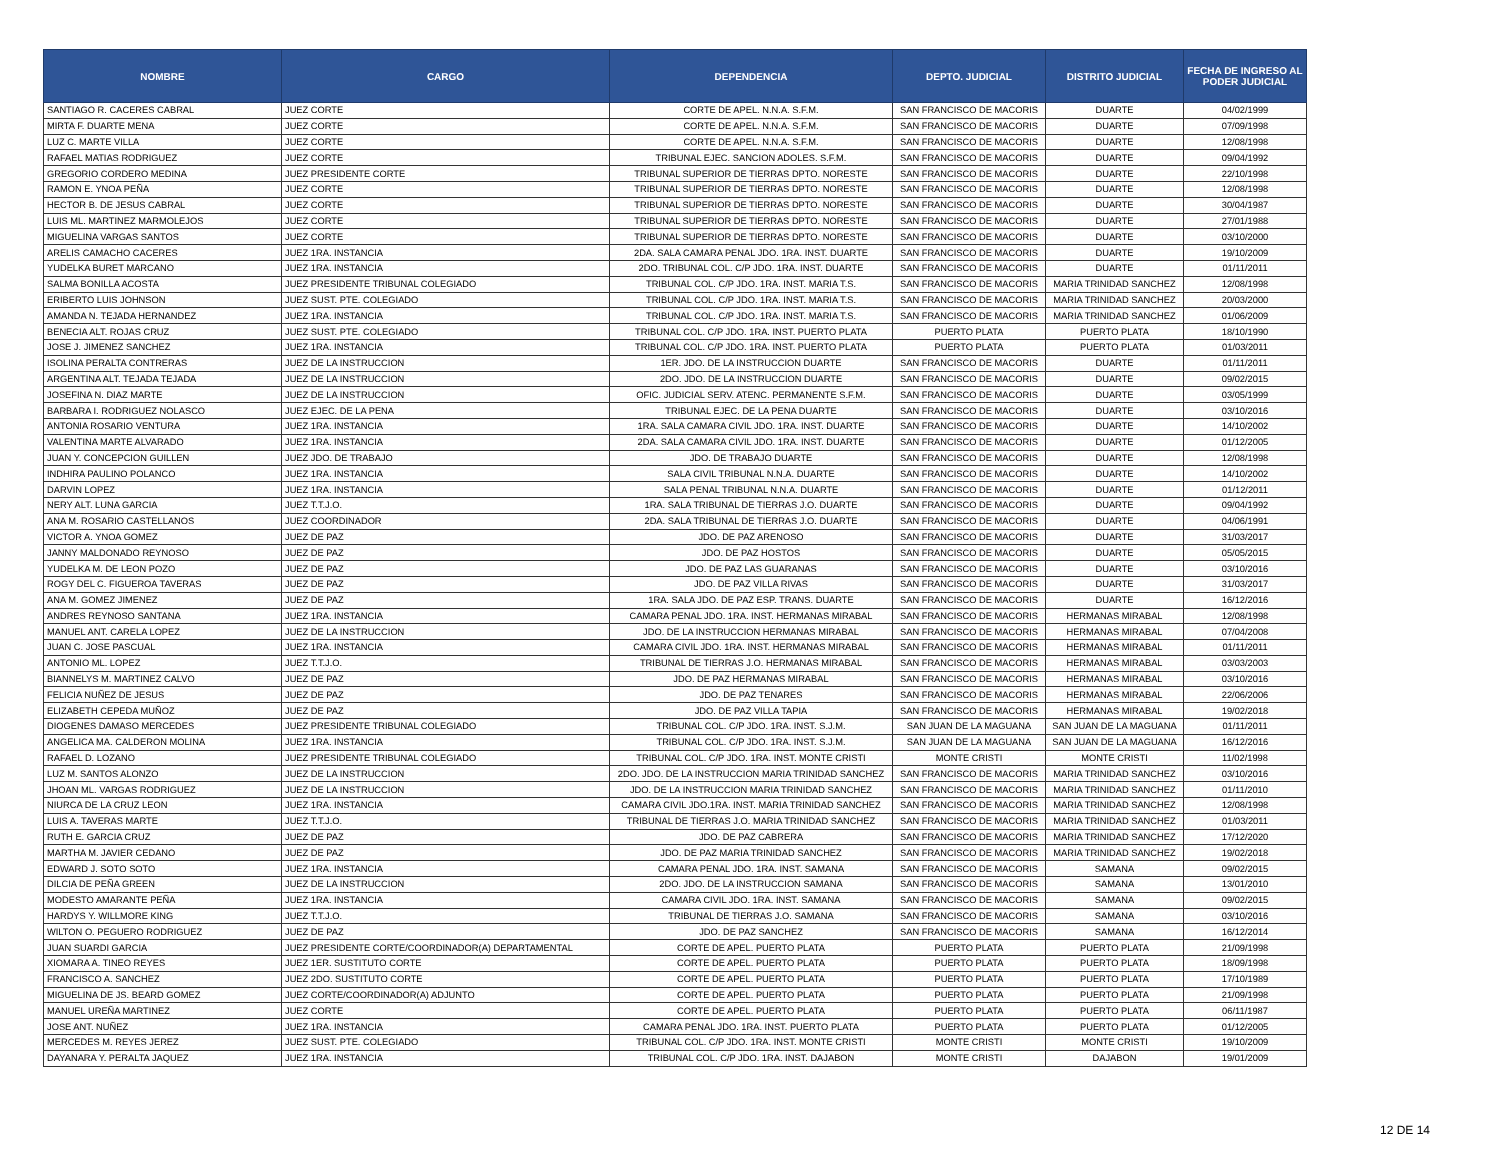| NOMBRE | CARGO | DEPENDENCIA | DEPTO. JUDICIAL | DISTRITO JUDICIAL | FECHA DE INGRESO AL PODER JUDICIAL |
| --- | --- | --- | --- | --- | --- |
| SANTIAGO R. CACERES CABRAL | JUEZ CORTE | CORTE DE APEL. N.N.A. S.F.M. | SAN FRANCISCO DE MACORIS | DUARTE | 04/02/1999 |
| MIRTA F. DUARTE MENA | JUEZ CORTE | CORTE DE APEL. N.N.A. S.F.M. | SAN FRANCISCO DE MACORIS | DUARTE | 07/09/1998 |
| LUZ C. MARTE VILLA | JUEZ CORTE | CORTE DE APEL. N.N.A. S.F.M. | SAN FRANCISCO DE MACORIS | DUARTE | 12/08/1998 |
| RAFAEL MATIAS RODRIGUEZ | JUEZ CORTE | TRIBUNAL EJEC. SANCION ADOLES. S.F.M. | SAN FRANCISCO DE MACORIS | DUARTE | 09/04/1992 |
| GREGORIO CORDERO MEDINA | JUEZ PRESIDENTE CORTE | TRIBUNAL SUPERIOR DE TIERRAS DPTO. NORESTE | SAN FRANCISCO DE MACORIS | DUARTE | 22/10/1998 |
| RAMON E. YNOA PEÑA | JUEZ CORTE | TRIBUNAL SUPERIOR DE TIERRAS DPTO. NORESTE | SAN FRANCISCO DE MACORIS | DUARTE | 12/08/1998 |
| HECTOR B. DE JESUS CABRAL | JUEZ CORTE | TRIBUNAL SUPERIOR DE TIERRAS DPTO. NORESTE | SAN FRANCISCO DE MACORIS | DUARTE | 30/04/1987 |
| LUIS ML. MARTINEZ MARMOLEJOS | JUEZ CORTE | TRIBUNAL SUPERIOR DE TIERRAS DPTO. NORESTE | SAN FRANCISCO DE MACORIS | DUARTE | 27/01/1988 |
| MIGUELINA VARGAS SANTOS | JUEZ CORTE | TRIBUNAL SUPERIOR DE TIERRAS DPTO. NORESTE | SAN FRANCISCO DE MACORIS | DUARTE | 03/10/2000 |
| ARELIS CAMACHO CACERES | JUEZ 1RA. INSTANCIA | 2DA. SALA CAMARA PENAL JDO. 1RA. INST. DUARTE | SAN FRANCISCO DE MACORIS | DUARTE | 19/10/2009 |
| YUDELKA BURET MARCANO | JUEZ 1RA. INSTANCIA | 2DO. TRIBUNAL COL. C/P JDO. 1RA. INST. DUARTE | SAN FRANCISCO DE MACORIS | DUARTE | 01/11/2011 |
| SALMA BONILLA ACOSTA | JUEZ PRESIDENTE TRIBUNAL COLEGIADO | TRIBUNAL COL. C/P JDO. 1RA. INST. MARIA T.S. | SAN FRANCISCO DE MACORIS | MARIA TRINIDAD SANCHEZ | 12/08/1998 |
| ERIBERTO LUIS JOHNSON | JUEZ SUST. PTE. COLEGIADO | TRIBUNAL COL. C/P JDO. 1RA. INST. MARIA T.S. | SAN FRANCISCO DE MACORIS | MARIA TRINIDAD SANCHEZ | 20/03/2000 |
| AMANDA N. TEJADA HERNANDEZ | JUEZ 1RA. INSTANCIA | TRIBUNAL COL. C/P JDO. 1RA. INST. MARIA T.S. | SAN FRANCISCO DE MACORIS | MARIA TRINIDAD SANCHEZ | 01/06/2009 |
| BENECIA ALT. ROJAS CRUZ | JUEZ SUST. PTE. COLEGIADO | TRIBUNAL COL. C/P JDO. 1RA. INST. PUERTO PLATA | PUERTO PLATA | PUERTO PLATA | 18/10/1990 |
| JOSE J. JIMENEZ SANCHEZ | JUEZ 1RA. INSTANCIA | TRIBUNAL COL. C/P JDO. 1RA. INST. PUERTO PLATA | PUERTO PLATA | PUERTO PLATA | 01/03/2011 |
| ISOLINA PERALTA CONTRERAS | JUEZ DE LA INSTRUCCION | 1ER. JDO. DE LA INSTRUCCION DUARTE | SAN FRANCISCO DE MACORIS | DUARTE | 01/11/2011 |
| ARGENTINA ALT. TEJADA TEJADA | JUEZ DE LA INSTRUCCION | 2DO. JDO. DE LA INSTRUCCION DUARTE | SAN FRANCISCO DE MACORIS | DUARTE | 09/02/2015 |
| JOSEFINA N. DIAZ MARTE | JUEZ DE LA INSTRUCCION | OFIC. JUDICIAL SERV. ATENC. PERMANENTE S.F.M. | SAN FRANCISCO DE MACORIS | DUARTE | 03/05/1999 |
| BARBARA I. RODRIGUEZ NOLASCO | JUEZ EJEC. DE LA PENA | TRIBUNAL EJEC. DE LA PENA DUARTE | SAN FRANCISCO DE MACORIS | DUARTE | 03/10/2016 |
| ANTONIA ROSARIO VENTURA | JUEZ 1RA. INSTANCIA | 1RA. SALA CAMARA CIVIL JDO. 1RA. INST. DUARTE | SAN FRANCISCO DE MACORIS | DUARTE | 14/10/2002 |
| VALENTINA MARTE ALVARADO | JUEZ 1RA. INSTANCIA | 2DA. SALA CAMARA CIVIL JDO. 1RA. INST. DUARTE | SAN FRANCISCO DE MACORIS | DUARTE | 01/12/2005 |
| JUAN Y. CONCEPCION GUILLEN | JUEZ JDO. DE TRABAJO | JDO. DE TRABAJO DUARTE | SAN FRANCISCO DE MACORIS | DUARTE | 12/08/1998 |
| INDHIRA PAULINO POLANCO | JUEZ 1RA. INSTANCIA | SALA CIVIL TRIBUNAL N.N.A. DUARTE | SAN FRANCISCO DE MACORIS | DUARTE | 14/10/2002 |
| DARVIN LOPEZ | JUEZ 1RA. INSTANCIA | SALA PENAL TRIBUNAL N.N.A. DUARTE | SAN FRANCISCO DE MACORIS | DUARTE | 01/12/2011 |
| NERY ALT. LUNA GARCIA | JUEZ T.T.J.O. | 1RA. SALA TRIBUNAL DE TIERRAS J.O. DUARTE | SAN FRANCISCO DE MACORIS | DUARTE | 09/04/1992 |
| ANA M. ROSARIO CASTELLANOS | JUEZ COORDINADOR | 2DA. SALA TRIBUNAL DE TIERRAS J.O. DUARTE | SAN FRANCISCO DE MACORIS | DUARTE | 04/06/1991 |
| VICTOR A. YNOA GOMEZ | JUEZ DE PAZ | JDO. DE PAZ ARENOSO | SAN FRANCISCO DE MACORIS | DUARTE | 31/03/2017 |
| JANNY MALDONADO REYNOSO | JUEZ DE PAZ | JDO. DE PAZ HOSTOS | SAN FRANCISCO DE MACORIS | DUARTE | 05/05/2015 |
| YUDELKA M. DE LEON POZO | JUEZ DE PAZ | JDO. DE PAZ LAS GUARANAS | SAN FRANCISCO DE MACORIS | DUARTE | 03/10/2016 |
| ROGY DEL C. FIGUEROA TAVERAS | JUEZ DE PAZ | JDO. DE PAZ VILLA RIVAS | SAN FRANCISCO DE MACORIS | DUARTE | 31/03/2017 |
| ANA M. GOMEZ JIMENEZ | JUEZ DE PAZ | 1RA. SALA JDO. DE PAZ ESP. TRANS. DUARTE | SAN FRANCISCO DE MACORIS | DUARTE | 16/12/2016 |
| ANDRES REYNOSO SANTANA | JUEZ 1RA. INSTANCIA | CAMARA PENAL JDO. 1RA. INST. HERMANAS MIRABAL | SAN FRANCISCO DE MACORIS | HERMANAS MIRABAL | 12/08/1998 |
| MANUEL ANT. CARELA LOPEZ | JUEZ DE LA INSTRUCCION | JDO. DE LA INSTRUCCION HERMANAS MIRABAL | SAN FRANCISCO DE MACORIS | HERMANAS MIRABAL | 07/04/2008 |
| JUAN C. JOSE PASCUAL | JUEZ 1RA. INSTANCIA | CAMARA CIVIL JDO. 1RA. INST. HERMANAS MIRABAL | SAN FRANCISCO DE MACORIS | HERMANAS MIRABAL | 01/11/2011 |
| ANTONIO ML. LOPEZ | JUEZ T.T.J.O. | TRIBUNAL DE TIERRAS J.O. HERMANAS MIRABAL | SAN FRANCISCO DE MACORIS | HERMANAS MIRABAL | 03/03/2003 |
| BIANNELYS M. MARTINEZ CALVO | JUEZ DE PAZ | JDO. DE PAZ HERMANAS MIRABAL | SAN FRANCISCO DE MACORIS | HERMANAS MIRABAL | 03/10/2016 |
| FELICIA NUÑEZ DE JESUS | JUEZ DE PAZ | JDO. DE PAZ TENARES | SAN FRANCISCO DE MACORIS | HERMANAS MIRABAL | 22/06/2006 |
| ELIZABETH CEPEDA MUÑOZ | JUEZ DE PAZ | JDO. DE PAZ VILLA TAPIA | SAN FRANCISCO DE MACORIS | HERMANAS MIRABAL | 19/02/2018 |
| DIOGENES DAMASO MERCEDES | JUEZ PRESIDENTE TRIBUNAL COLEGIADO | TRIBUNAL COL. C/P JDO. 1RA. INST. S.J.M. | SAN JUAN DE LA MAGUANA | SAN JUAN DE LA MAGUANA | 01/11/2011 |
| ANGELICA MA. CALDERON MOLINA | JUEZ 1RA. INSTANCIA | TRIBUNAL COL. C/P JDO. 1RA. INST. S.J.M. | SAN JUAN DE LA MAGUANA | SAN JUAN DE LA MAGUANA | 16/12/2016 |
| RAFAEL D. LOZANO | JUEZ PRESIDENTE TRIBUNAL COLEGIADO | TRIBUNAL COL. C/P JDO. 1RA. INST. MONTE CRISTI | MONTE CRISTI | MONTE CRISTI | 11/02/1998 |
| LUZ M. SANTOS ALONZO | JUEZ DE LA INSTRUCCION | 2DO. JDO. DE LA INSTRUCCION MARIA TRINIDAD SANCHEZ | SAN FRANCISCO DE MACORIS | MARIA TRINIDAD SANCHEZ | 03/10/2016 |
| JHOAN ML. VARGAS RODRIGUEZ | JUEZ DE LA INSTRUCCION | JDO. DE LA INSTRUCCION MARIA TRINIDAD SANCHEZ | SAN FRANCISCO DE MACORIS | MARIA TRINIDAD SANCHEZ | 01/11/2010 |
| NIURCA DE LA CRUZ LEON | JUEZ 1RA. INSTANCIA | CAMARA CIVIL JDO.1RA. INST. MARIA TRINIDAD SANCHEZ | SAN FRANCISCO DE MACORIS | MARIA TRINIDAD SANCHEZ | 12/08/1998 |
| LUIS A. TAVERAS MARTE | JUEZ T.T.J.O. | TRIBUNAL DE TIERRAS J.O. MARIA TRINIDAD SANCHEZ | SAN FRANCISCO DE MACORIS | MARIA TRINIDAD SANCHEZ | 01/03/2011 |
| RUTH E. GARCIA CRUZ | JUEZ DE PAZ | JDO. DE PAZ CABRERA | SAN FRANCISCO DE MACORIS | MARIA TRINIDAD SANCHEZ | 17/12/2020 |
| MARTHA M. JAVIER CEDANO | JUEZ DE PAZ | JDO. DE PAZ MARIA TRINIDAD SANCHEZ | SAN FRANCISCO DE MACORIS | MARIA TRINIDAD SANCHEZ | 19/02/2018 |
| EDWARD J. SOTO SOTO | JUEZ 1RA. INSTANCIA | CAMARA PENAL JDO. 1RA. INST. SAMANA | SAN FRANCISCO DE MACORIS | SAMANA | 09/02/2015 |
| DILCIA DE PEÑA GREEN | JUEZ DE LA INSTRUCCION | 2DO. JDO. DE LA INSTRUCCION SAMANA | SAN FRANCISCO DE MACORIS | SAMANA | 13/01/2010 |
| MODESTO AMARANTE PEÑA | JUEZ 1RA. INSTANCIA | CAMARA CIVIL JDO. 1RA. INST. SAMANA | SAN FRANCISCO DE MACORIS | SAMANA | 09/02/2015 |
| HARDYS Y. WILLMORE KING | JUEZ T.T.J.O. | TRIBUNAL DE TIERRAS J.O. SAMANA | SAN FRANCISCO DE MACORIS | SAMANA | 03/10/2016 |
| WILTON O. PEGUERO RODRIGUEZ | JUEZ DE PAZ | JDO. DE PAZ SANCHEZ | SAN FRANCISCO DE MACORIS | SAMANA | 16/12/2014 |
| JUAN SUARDI GARCIA | JUEZ PRESIDENTE CORTE/COORDINADOR(A) DEPARTAMENTAL | CORTE DE APEL. PUERTO PLATA | PUERTO PLATA | PUERTO PLATA | 21/09/1998 |
| XIOMARA A. TINEO REYES | JUEZ 1ER. SUSTITUTO CORTE | CORTE DE APEL. PUERTO PLATA | PUERTO PLATA | PUERTO PLATA | 18/09/1998 |
| FRANCISCO A. SANCHEZ | JUEZ 2DO. SUSTITUTO CORTE | CORTE DE APEL. PUERTO PLATA | PUERTO PLATA | PUERTO PLATA | 17/10/1989 |
| MIGUELINA DE JS. BEARD GOMEZ | JUEZ CORTE/COORDINADOR(A) ADJUNTO | CORTE DE APEL. PUERTO PLATA | PUERTO PLATA | PUERTO PLATA | 21/09/1998 |
| MANUEL UREÑA MARTINEZ | JUEZ CORTE | CORTE DE APEL. PUERTO PLATA | PUERTO PLATA | PUERTO PLATA | 06/11/1987 |
| JOSE ANT. NUÑEZ | JUEZ 1RA. INSTANCIA | CAMARA PENAL JDO. 1RA. INST. PUERTO PLATA | PUERTO PLATA | PUERTO PLATA | 01/12/2005 |
| MERCEDES M. REYES JEREZ | JUEZ SUST. PTE. COLEGIADO | TRIBUNAL COL. C/P JDO. 1RA. INST. MONTE CRISTI | MONTE CRISTI | MONTE CRISTI | 19/10/2009 |
| DAYANARA Y. PERALTA JAQUEZ | JUEZ 1RA. INSTANCIA | TRIBUNAL COL. C/P JDO. 1RA. INST. DAJABON | MONTE CRISTI | DAJABON | 19/01/2009 |
12 DE 14